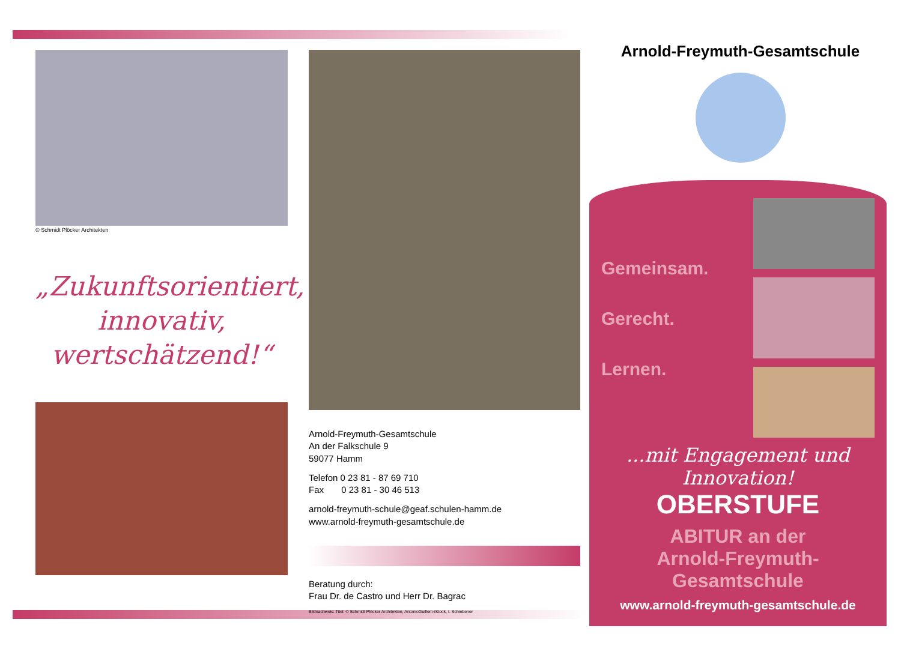Arnold-Freymuth-Gesamtschule
© Schmidt Plöcker Architekten
„Zukunftsorientiert,
innovativ,
wertschätzend!“
Arnold-Freymuth-Gesamtschule
An der Falkschule 9
59077 Hamm
Telefon 0 23 81 - 87 69 710
Fax 0 23 81 - 30 46 513
arnold-freymuth-schule@geaf.schulen-hamm.de
www.arnold-freymuth-gesamtschule.de
Beratung durch:
Frau Dr. de Castro und Herr Dr. Bagrac
Bildnachweis: Titel: © Schmidt Plöcker Architekten, AntonioGuillem-iStock, I. Schiebener
Gemeinsam.
Gerecht.
Lernen.
...mit Engagement und Innovation!
OBERSTUFE
ABITUR an der
Arnold-Freymuth-
Gesamtschule
www.arnold-freymuth-gesamtschule.de